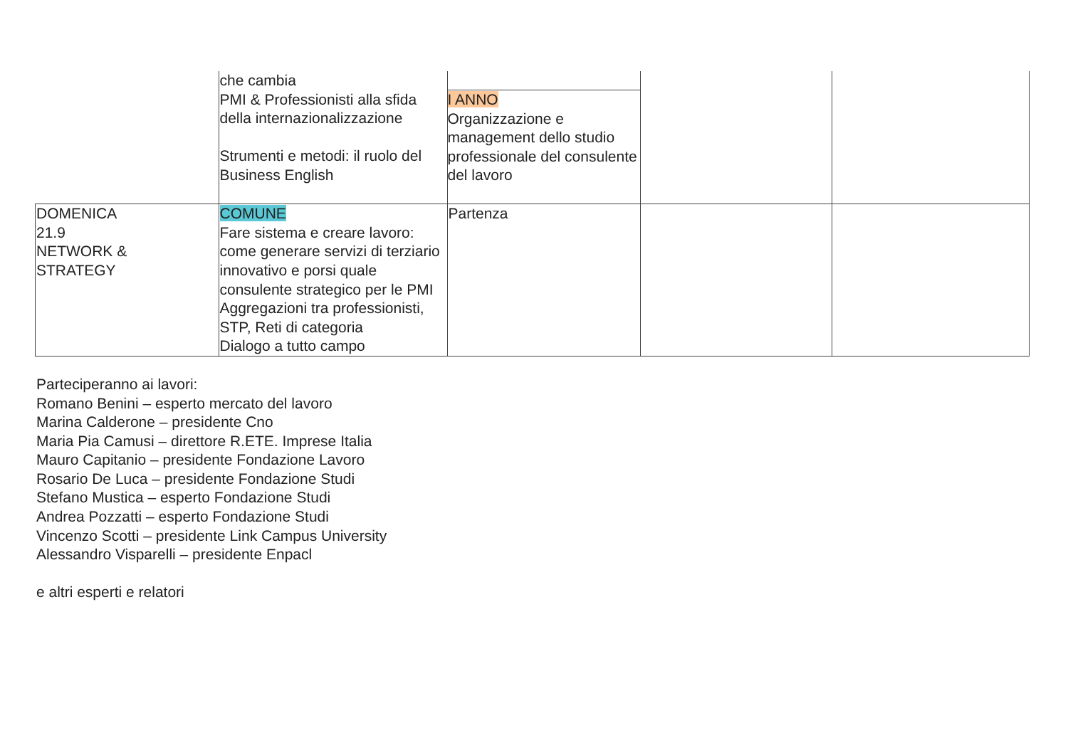| | che cambia PMI & Professionisti alla sfida della internazionalizzazione Strumenti e metodi: il ruolo del Business English | I ANNO Organizzazione e management dello studio professionale del consulente del lavoro | | |
| DOMENICA 21.9 NETWORK & STRATEGY | COMUNE Fare sistema e creare lavoro: come generare servizi di terziario innovativo e porsi quale consulente strategico per le PMI Aggregazioni tra professionisti, STP, Reti di categoria Dialogo a tutto campo | Partenza | | |
Parteciperanno ai lavori:
Romano Benini – esperto mercato del lavoro
Marina Calderone – presidente Cno
Maria Pia Camusi – direttore R.ETE. Imprese Italia
Mauro Capitanio – presidente Fondazione Lavoro
Rosario De Luca – presidente Fondazione Studi
Stefano Mustica – esperto Fondazione Studi
Andrea Pozzatti – esperto Fondazione Studi
Vincenzo Scotti – presidente Link Campus University
Alessandro Visparelli – presidente Enpacl
e altri esperti e relatori